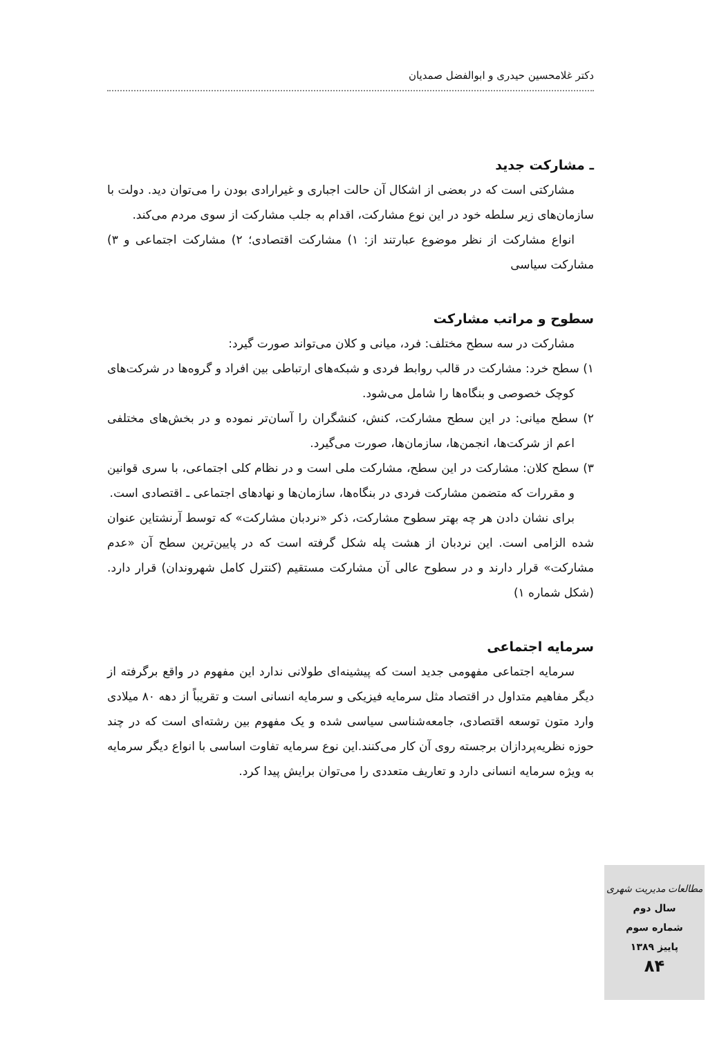دکتر غلامحسین حیدری و ابوالفضل صمدیان
ـ مشارکت جدید
مشارکتی است که در بعضی از اشکال آن حالت اجباری و غیرارادی بودن را می‌توان دید. دولت با سازمان‌های زیر سلطه خود در این نوع مشارکت، اقدام به جلب مشارکت از سوی مردم می‌کند.
انواع مشارکت از نظر موضوع عبارتند از: ۱) مشارکت اقتصادی؛ ۲) مشارکت اجتماعی و ۳) مشارکت سیاسی
سطوح و مراتب مشارکت
مشارکت در سه سطح مختلف: فرد، میانی و کلان می‌تواند صورت گیرد:
۱) سطح خرد: مشارکت در قالب روابط فردی و شبکه‌های ارتباطی بین افراد و گروه‌ها در شرکت‌های کوچک خصوصی و بنگاه‌ها را شامل می‌شود.
۲) سطح میانی: در این سطح مشارکت، کنش، کنشگران را آسان‌تر نموده و در بخش‌های مختلفی اعم از شرکت‌ها، انجمن‌ها، سازمان‌ها، صورت می‌گیرد.
۳) سطح کلان: مشارکت در این سطح، مشارکت ملی است و در نظام کلی اجتماعی، با سری قوانین و مقررات که متضمن مشارکت فردی در بنگاه‌ها، سازمان‌ها و نهادهای اجتماعی ـ اقتصادی است.
برای نشان دادن هر چه بهتر سطوح مشارکت، ذکر «نردبان مشارکت» که توسط آرنشتاین عنوان شده الزامی است. این نردبان از هشت پله شکل گرفته است که در پایین‌ترین سطح آن «عدم مشارکت» قرار دارند و در سطوح عالی آن مشارکت مستقیم (کنترل کامل شهروندان) قرار دارد. (شکل شماره ۱)
سرمایه اجتماعی
سرمایه اجتماعی مفهومی جدید است که پیشینه‌ای طولانی ندارد این مفهوم در واقع برگرفته از دیگر مفاهیم متداول در اقتصاد مثل سرمایه فیزیکی و سرمایه انسانی است و تقریباً از دهه ۸۰ میلادی وارد متون توسعه اقتصادی، جامعه‌شناسی سیاسی شده و یک مفهوم بین رشته‌ای است که در چند حوزه نظریه‌پردازان برجسته روی آن کار می‌کنند.این نوع سرمایه تفاوت اساسی با انواع دیگر سرمایه به ویژه سرمایه انسانی دارد و تعاریف متعددی را می‌توان برایش پیدا کرد.
مطالعات مدیریت شهری
سال دوم
شماره سوم
پاییز ۱۳۸۹
۸۴